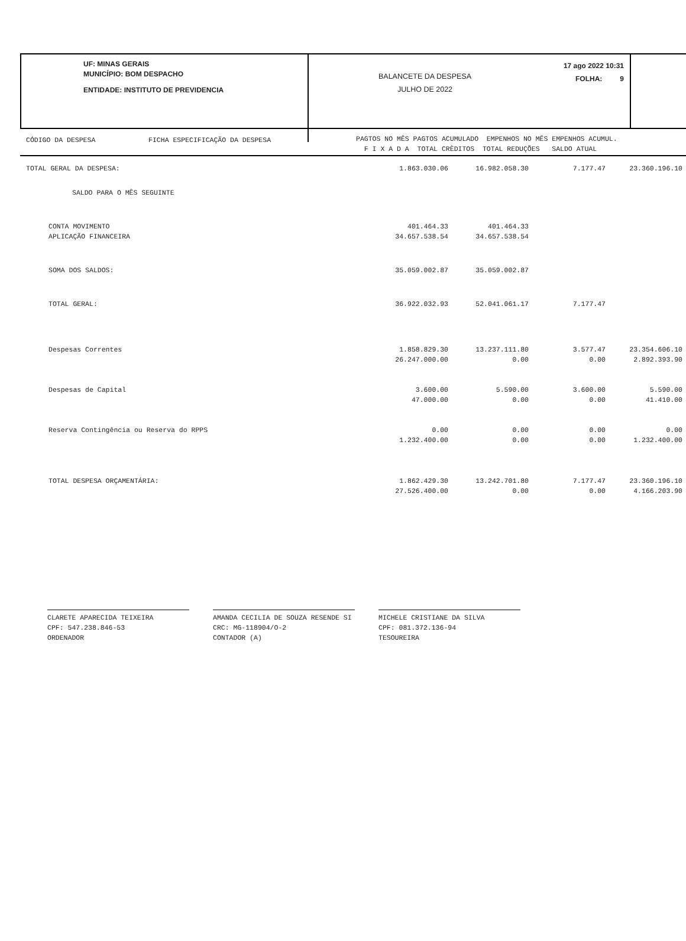UF: MINAS GERAIS
MUNICÍPIO: BOM DESPACHO
ENTIDADE: INSTITUTO DE PREVIDENCIA
BALANCETE DA DESPESA
JULHO DE 2022
17 ago 2022 10:31
FOLHA: 9
CÓDIGO DA DESPESA FICHA ESPECIFICAÇÃO DA DESPESA
PAGTOS NO MÊS PAGTOS ACUMULADO EMPENHOS NO MÊS EMPENHOS ACUMUL. F I X A D A TOTAL CRÈDITOS TOTAL REDUÇÕES SALDO ATUAL
| TOTAL GERAL DA DESPESA: | 1.863.030.06 | 16.982.058.30 | 7.177.47 | 23.360.196.10 | |
| SALDO PARA O MÊS SEGUINTE | | | | | |
| CONTA MOVIMENTO | 401.464.33 | 401.464.33 | | | |
| APLICAÇÃO FINANCEIRA | 34.657.538.54 | 34.657.538.54 | | | |
| SOMA DOS SALDOS: | 35.059.002.87 | 35.059.002.87 | | | |
| TOTAL GERAL: | 36.922.032.93 | 52.041.061.17 | 7.177.47 | | |
| Despesas Correntes | 1.858.829.30 | 13.237.111.80 | 3.577.47 | 23.354.606.10 | |
| | 26.247.000.00 | 0.00 | 0.00 | 2.892.393.90 | |
| Despesas de Capital | 3.600.00 | 5.590.00 | 3.600.00 | 5.590.00 | |
| | 47.000.00 | 0.00 | 0.00 | 41.410.00 | |
| Reserva Contingência ou Reserva do RPPS | 0.00 | 0.00 | 0.00 | 0.00 | |
| | 1.232.400.00 | 0.00 | 0.00 | 1.232.400.00 | |
| TOTAL DESPESA ORÇAMENTÁRIA: | 1.862.429.30 | 13.242.701.80 | 7.177.47 | 23.360.196.10 | |
| | 27.526.400.00 | 0.00 | 0.00 | 4.166.203.90 | |
CLARETE APARECIDA TEIXEIRA
CPF: 547.238.846-53
ORDENADOR
AMANDA CECILIA DE SOUZA RESENDE SI
CRC: MG-118904/O-2
CONTADOR (A)
MICHELE CRISTIANE DA SILVA
CPF: 081.372.136-94
TESOUREIRA